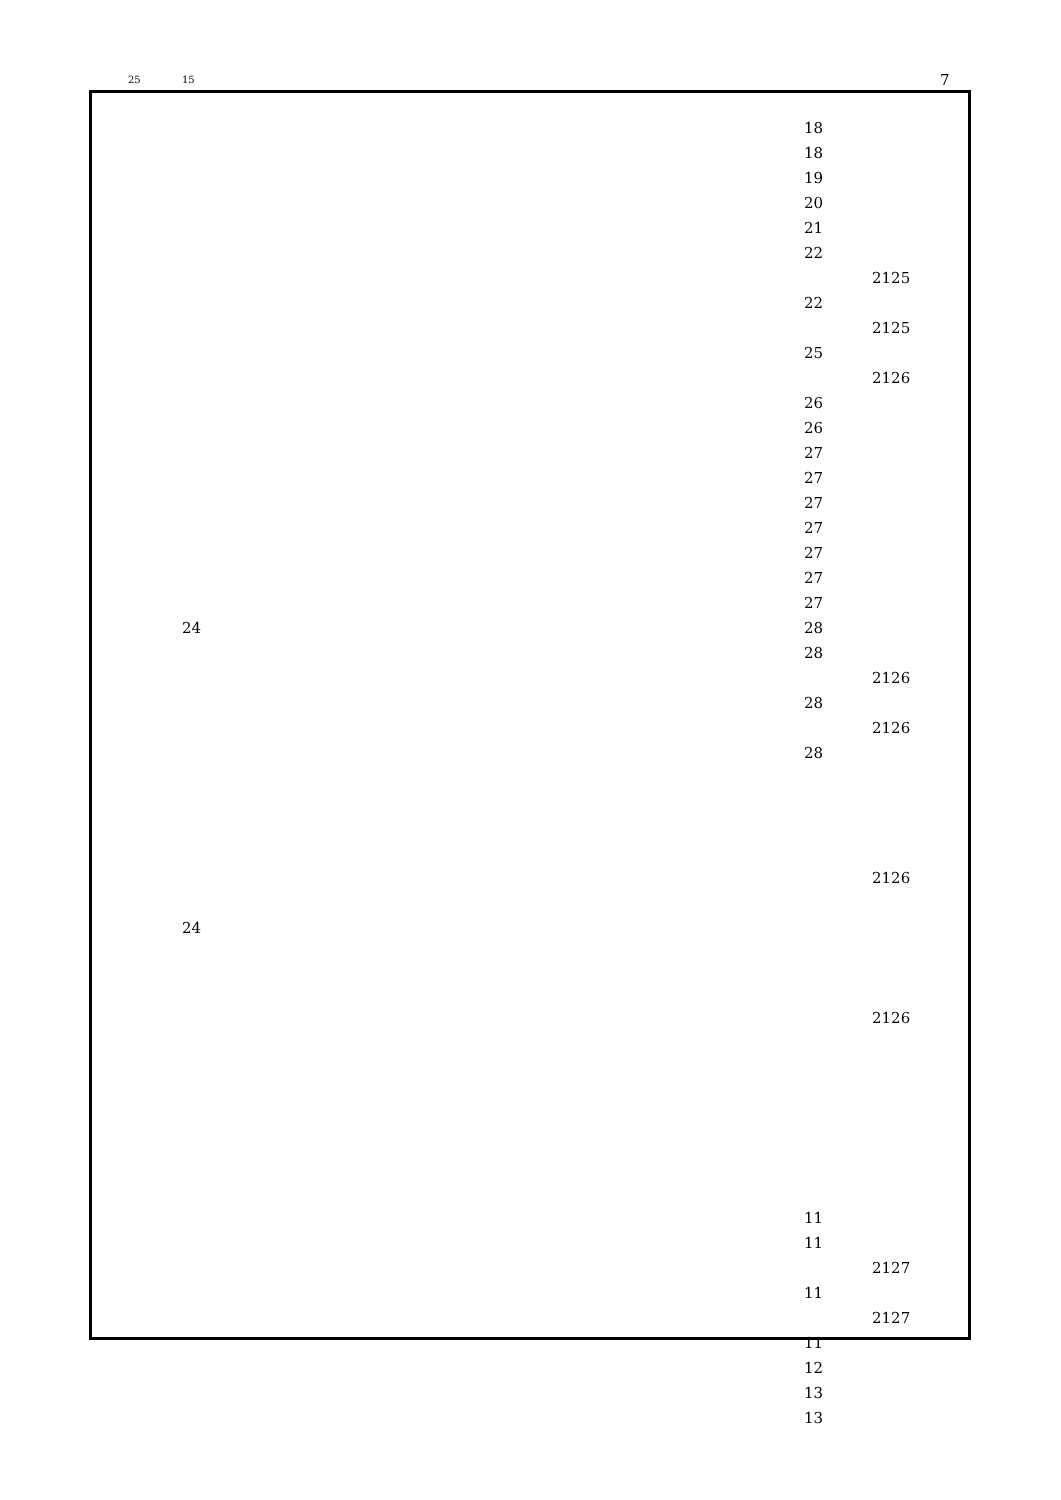25 15 7
18
18
19
20
21
22
2125
22
2125
25
2126
26
26
27
27
27
27
27
27
27
24 28
28
2126
28
2126
28
2126
24
2126
11
11
2127
11
2127
11
12
13
13